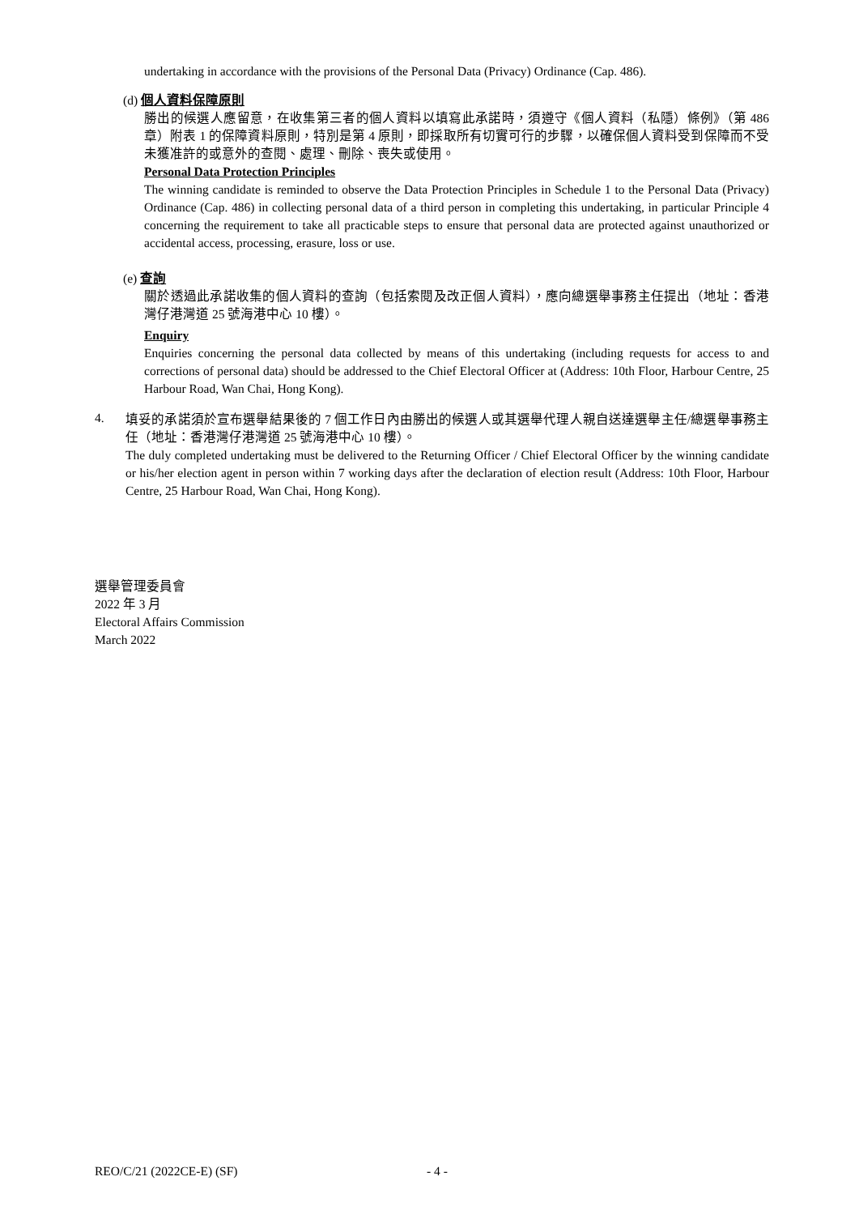undertaking in accordance with the provisions of the Personal Data (Privacy) Ordinance (Cap. 486).
(d) 個人資料保障原則
勝出的候選人應留意，在收集第三者的個人資料以填寫此承諾時，須遵守《個人資料（私隱）條例》（第 486 章）附表 1 的保障資料原則，特別是第 4 原則，即採取所有切實可行的步驟，以確保個人資料受到保障而不受未獲准許的或意外的查閱、處理、刪除、喪失或使用。
Personal Data Protection Principles
The winning candidate is reminded to observe the Data Protection Principles in Schedule 1 to the Personal Data (Privacy) Ordinance (Cap. 486) in collecting personal data of a third person in completing this undertaking, in particular Principle 4 concerning the requirement to take all practicable steps to ensure that personal data are protected against unauthorized or accidental access, processing, erasure, loss or use.
(e) 查詢
關於透過此承諾收集的個人資料的查詢（包括索閱及改正個人資料），應向總選舉事務主任提出（地址：香港灣仔港灣道 25 號海港中心 10 樓）。
Enquiry
Enquiries concerning the personal data collected by means of this undertaking (including requests for access to and corrections of personal data) should be addressed to the Chief Electoral Officer at (Address: 10th Floor, Harbour Centre, 25 Harbour Road, Wan Chai, Hong Kong).
4.
填妥的承諾須於宣布選舉結果後的 7 個工作日內由勝出的候選人或其選舉代理人親自送達選舉主任/總選舉事務主任（地址：香港灣仔港灣道 25 號海港中心 10 樓）。
The duly completed undertaking must be delivered to the Returning Officer / Chief Electoral Officer by the winning candidate or his/her election agent in person within 7 working days after the declaration of election result (Address: 10th Floor, Harbour Centre, 25 Harbour Road, Wan Chai, Hong Kong).
選舉管理委員會
2022 年 3 月
Electoral Affairs Commission
March 2022
REO/C/21 (2022CE-E) (SF) - 4 -